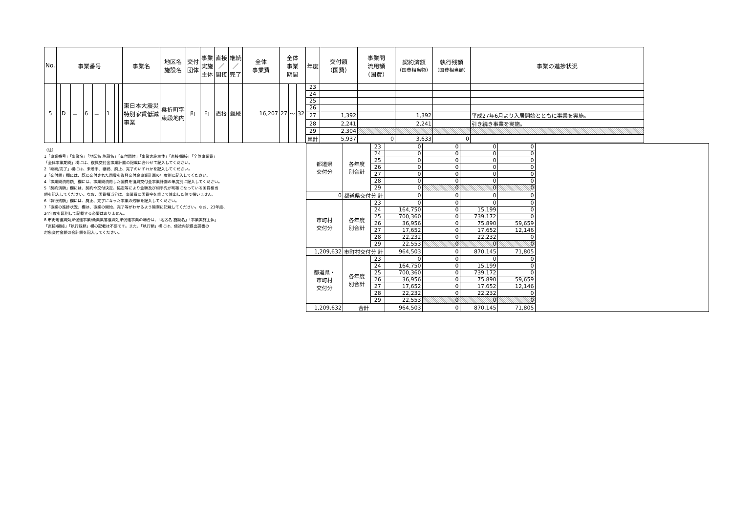| No. | 事業番号 | | | | | | | | 事業名 | 地区名 施設名 | 交付 団体 | 事業 実施 主体 | 直接 ／ 間接 | 継続 ／ 完了 | 全体 事業費 | 全体 事業 期間 | | | 年度 | 交付額 （国費） | 事業間 流用額 （国費） | 契約済額 （国費相当額） | 執行残額 （国費相当額） | 事業の進捗状況 |
| --- | --- | --- | --- | --- | --- | --- | --- | --- | --- | --- | --- | --- | --- | --- | --- | --- | --- | --- | --- | --- | --- | --- | --- | --- |
| 5 | | D | － | 6 | － | 1 | | | 東日本大震災 特別家賃低減 事業 | 桑折町字 東段地内 | 町 | 町 | 直接 | 継続 | 16,207 | 27 | ～ | 32 | 23 | | | | | |
| | | | | | | | | | | | | | | | | | | | 24 | | | | | |
| | | | | | | | | | | | | | | | | | | | 25 | | | | | |
| | | | | | | | | | | | | | | | | | | | 26 | | | | | |
| | | | | | | | | | | | | | | | | | | | 27 | 1,392 | | 1,392 | | 平成27年6月より入居開始とともに事業を実施。 |
| | | | | | | | | | | | | | | | | | | | 28 | 2,241 | | 2,241 | | 引き続き事業を実施。 |
| | | | | | | | | | | | | | | | | | | | 29 | 2,304 | | | | |
| | | | | | | | | | | | | | | | | | | | 累計 | 5,937 | 0 | 3,633 | 0 | |
（注）
1「事業番号」「事業名」「地区名 施設名」「交付団体」「事業実施主体」「直接/間接」「全体事業費」
「全体事業期間」欄には、復興交付金事業計画の記載に合わせて記入してください。
2「継続/完了」欄には、未着手、継続、廃止、完了のいずれかを記入してください。
3「交付額」欄には、既に交付された国費を復興交付金事業計画の年度別に記入してください。
4「事業間流用額」欄には、事業間流用した国費を復興交付金事業計画の年度別に記入してください。
5「契約済額」欄には、契約や交付決定、協定等により金額及び相手先が明確になっている国費相当
額を記入してください。なお、国費相当分は、事業費に国費率を乗じて算出した値で構いません。
6「執行残額」欄には、廃止、完了になった事業の残額を記入してください。
7「事業の進捗状況」欄は、事業の開始、完了等がわかるよう簡潔に記載してください。なお、23年度、
24年度を区別して記載する必要はありません。
8 市街地復興効果促進事業/漁業集落復興効果促進事業の場合は、「地区名 施設名」「事業実施主体」
「直接/間接」「執行残額」欄の記載は不要です。また、「執行額」欄には、使途内訳提出調書の
対象交付金額の合計額を記入してください。
| 都道県 交付分 | 各年度 別合計 | 23 | 0 | 0 | 0 | 0 | |
| | | 24 | 0 | 0 | 0 | 0 | |
| | | 25 | 0 | 0 | 0 | 0 | |
| | | 26 | 0 | 0 | 0 | 0 | |
| | | 27 | 0 | 0 | 0 | 0 | |
| | | 28 | 0 | 0 | 0 | 0 | |
| | | 29 | 0 | 0 | 0 | 0 | |
| 0 | 都道県交付分 計 | | 0 | 0 | 0 | 0 | |
| 市町村 交付分 | 各年度 別合計 | 23 | 0 | 0 | 0 | 0 | |
| | | 24 | 164,750 | 0 | 15,199 | 0 | |
| | | 25 | 700,360 | 0 | 739,172 | 0 | |
| | | 26 | 36,956 | 0 | 75,890 | 59,659 | |
| | | 27 | 17,652 | 0 | 17,652 | 12,146 | |
| | | 28 | 22,232 | 0 | 22,232 | 0 | |
| | | 29 | 22,553 | 0 | 0 | 0 | |
| 1,209,632 | 市町村交付分 計 | | 964,503 | 0 | 870,145 | 71,805 | |
| 都道県・ 市町村 交付分 | 各年度 別合計 | 23 | 0 | 0 | 0 | 0 | |
| | | 24 | 164,750 | 0 | 15,199 | 0 | |
| | | 25 | 700,360 | 0 | 739,172 | 0 | |
| | | 26 | 36,956 | 0 | 75,890 | 59,659 | |
| | | 27 | 17,652 | 0 | 17,652 | 12,146 | |
| | | 28 | 22,232 | 0 | 22,232 | 0 | |
| | | 29 | 22,553 | 0 | 0 | 0 | |
| 1,209,632 | 合計 | | 964,503 | 0 | 870,145 | 71,805 | |